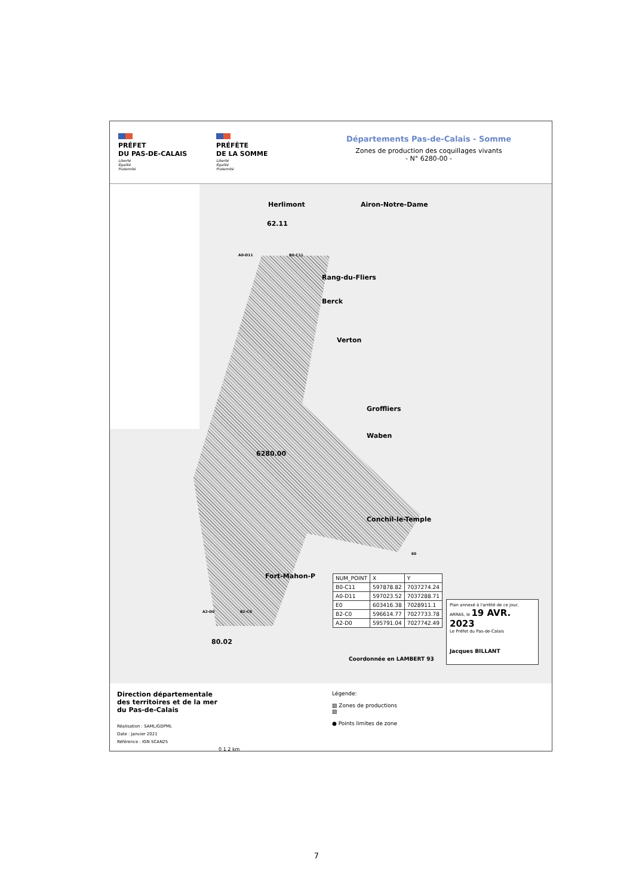PRÉFET
DU PAS-DE-CALAIS
Liberté
Égalité
Fraternité
PRÉFÈTE
DE LA SOMME
Liberté
Égalité
Fraternité
Départements Pas-de-Calais - Somme
Zones de production des coquillages vivants
- N° 6280-00 -
Herlimont Airon-Notre-Dame
62.11
A0-D11 B0-C11
Rang-du-Fliers
Berck
Verton
Groffliers
Waben
6280.00
Conchil-le-Temple
E0
Fort-Mahon-P
A2-D0 B2-C0
80.02
| NUM_POINT | X | Y |
| B0-C11 | 597878.82 | 7037274.24 |
| A0-D11 | 597023.52 | 7037288.71 |
| E0 | 603416.38 | 7028911.1 |
| B2-C0 | 596614.77 | 7027733.78 |
| A2-D0 | 595791.04 | 7027742.49 |
Coordonnée en LAMBERT 93
Plan annexé à l'arrêté de ce jour,
ARRAS, le 19 AVR. 2023
Le Préfet du Pas-de-Calais
Jacques BILLANT
Direction départementale
des territoires et de la mer
du Pas-de-Calais
Réalisation : SAML/GDPML
Date : Janvier 2021
Référence : IGN SCAN25
0 1 2 km
Légende:
▨ Zones de productions
▨
● Points limites de zone
7